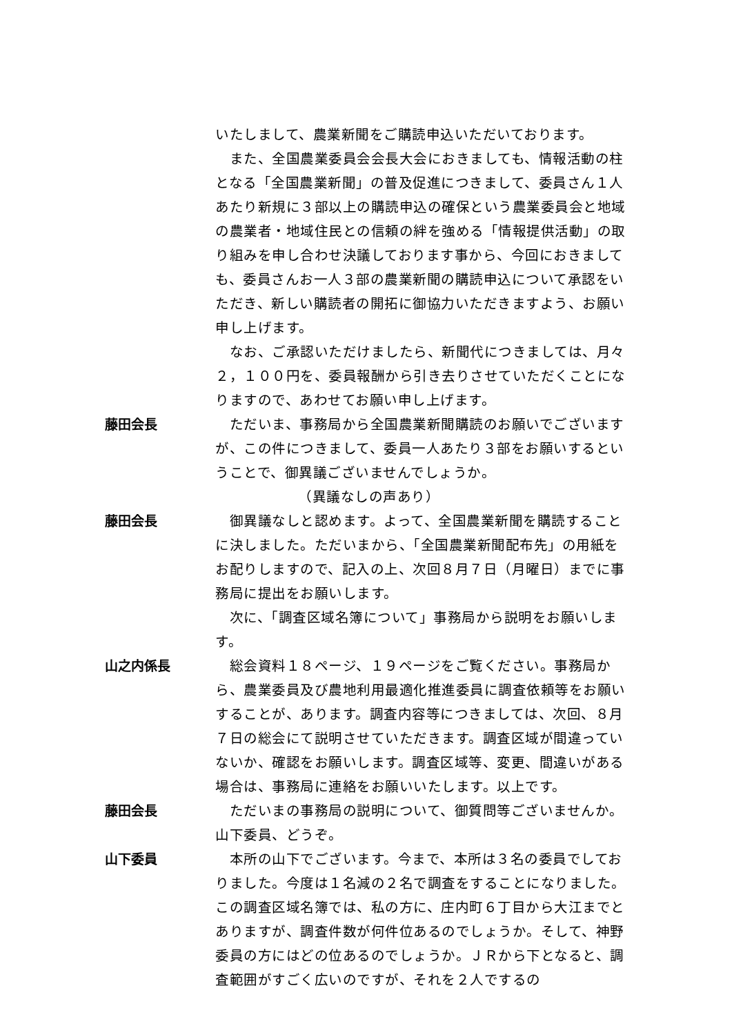いたしまして、農業新聞をご購読申込いただいております。
　また、全国農業委員会会長大会におきましても、情報活動の柱となる「全国農業新聞」の普及促進につきまして、委員さん１人あたり新規に３部以上の購読申込の確保という農業委員会と地域の農業者・地域住民との信頼の絆を強める「情報提供活動」の取り組みを申し合わせ決議しております事から、今回におきましても、委員さんお一人３部の農業新聞の購読申込について承認をいただき、新しい購読者の開拓に御協力いただきますよう、お願い申し上げます。
　なお、ご承認いただけましたら、新聞代につきましては、月々２，１００円を、委員報酬から引き去りさせていただくことになりますので、あわせてお願い申し上げます。
藤田会長 　ただいま、事務局から全国農業新聞購読のお願いでございますが、この件につきまして、委員一人あたり３部をお願いするということで、御異議ございませんでしょうか。
（異議なしの声あり）
藤田会長 　御異議なしと認めます。よって、全国農業新聞を購読することに決しました。ただいまから、「全国農業新聞配布先」の用紙をお配りしますので、記入の上、次回８月７日（月曜日）までに事務局に提出をお願いします。
　次に、「調査区域名簿について」事務局から説明をお願いします。
山之内係長 　総会資料１８ページ、１９ページをご覧ください。事務局から、農業委員及び農地利用最適化推進委員に調査依頼等をお願いすることが、あります。調査内容等につきましては、次回、８月７日の総会にて説明させていただきます。調査区域が間違っていないか、確認をお願いします。調査区域等、変更、間違いがある場合は、事務局に連絡をお願いいたします。以上です。
藤田会長 　ただいまの事務局の説明について、御質問等ございませんか。山下委員、どうぞ。
山下委員 　本所の山下でございます。今まで、本所は３名の委員でしておりました。今度は１名減の２名で調査をすることになりました。この調査区域名簿では、私の方に、庄内町６丁目から大江までとありますが、調査件数が何件位あるのでしょうか。そして、神野委員の方にはどの位あるのでしょうか。ＪＲから下となると、調査範囲がすごく広いのですが、それを２人でするの